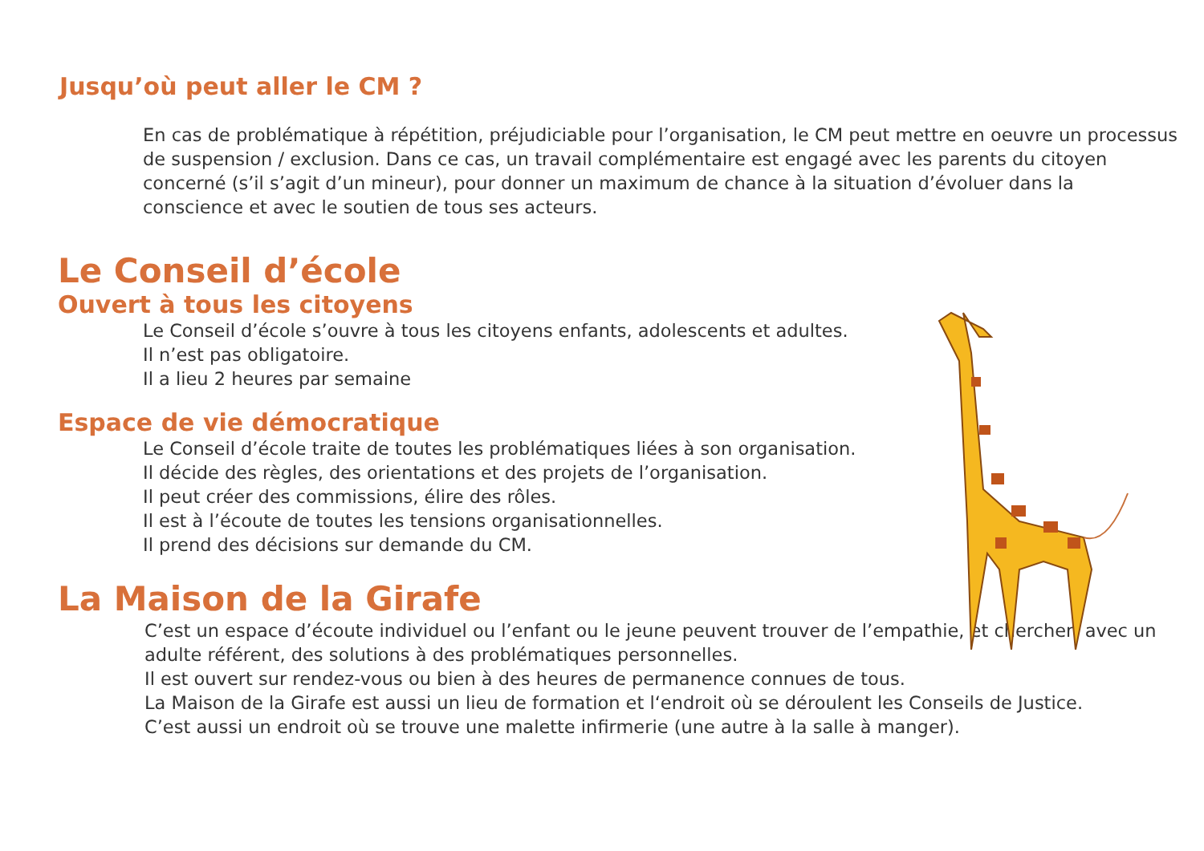Jusqu’où peut aller le CM ?
En cas de problématique à répétition, préjudiciable pour l’organisation, le CM peut mettre en oeuvre un processus de suspension / exclusion. Dans ce cas, un travail complémentaire est engagé avec les parents du citoyen concerné (s’il s’agit d’un mineur), pour donner un maximum de chance à la situation d’évo­luer dans la conscience et avec le soutien de tous ses acteurs.
Le Conseil d’école
Ouvert à tous les citoyens
Le Conseil d’école s’ouvre à tous les citoyens enfants, adolescents et adultes.
Il n’est pas obligatoire.
Il a lieu 2 heures par semaine
Espace de vie démocratique
Le Conseil d’école traite de toutes les problématiques liées à son organisation.
Il décide des règles, des orientations et des projets de l’organisation.
Il peut créer des commissions, élire des rôles.
Il est à l’écoute de toutes les tensions organisationnelles.
Il prend des décisions sur demande du CM.
La Maison de la Girafe
C’est un espace d’écoute individuel ou l’enfant ou le jeune peuvent trouver de l’empathie, et chercher, avec un adulte référent, des solutions à des problématiques personnelles.
Il est ouvert sur rendez-vous ou bien à des heures de permanence connues de tous.
La Maison de la Girafe est aussi un lieu de formation et l‘endroit où se déroulent les Conseils de Justice.
C’est aussi un endroit où se trouve une malette infirmerie (une autre à la salle à manger).